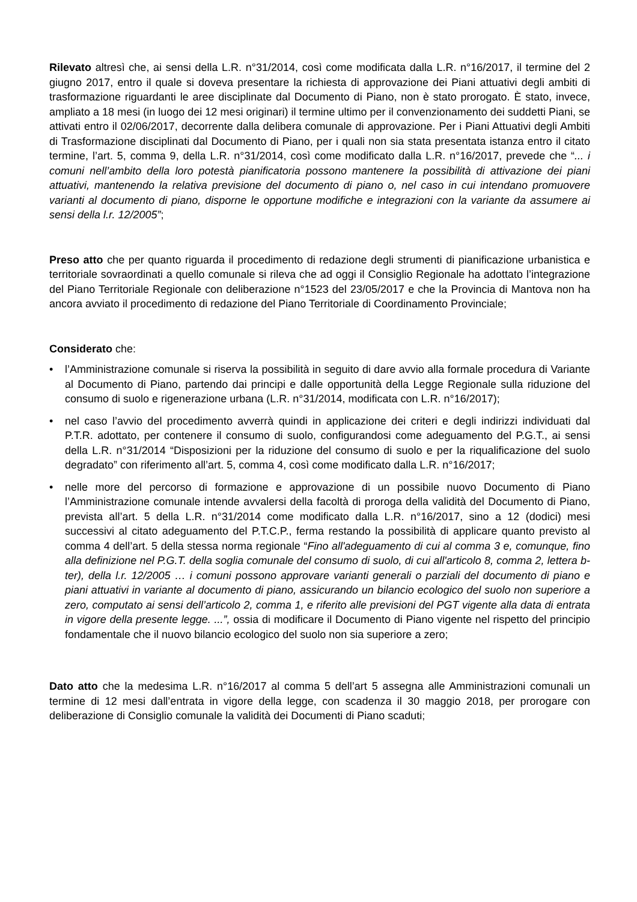Rilevato altresì che, ai sensi della L.R. n°31/2014, così come modificata dalla L.R. n°16/2017, il termine del 2 giugno 2017, entro il quale si doveva presentare la richiesta di approvazione dei Piani attuativi degli ambiti di trasformazione riguardanti le aree disciplinate dal Documento di Piano, non è stato prorogato. È stato, invece, ampliato a 18 mesi (in luogo dei 12 mesi originari) il termine ultimo per il convenzionamento dei suddetti Piani, se attivati entro il 02/06/2017, decorrente dalla delibera comunale di approvazione. Per i Piani Attuativi degli Ambiti di Trasformazione disciplinati dal Documento di Piano, per i quali non sia stata presentata istanza entro il citato termine, l’art. 5, comma 9, della L.R. n°31/2014, così come modificato dalla L.R. n°16/2017, prevede che “... i comuni nell’ambito della loro potestà pianificatoria possono mantenere la possibilità di attivazione dei piani attuativi, mantenendo la relativa previsione del documento di piano o, nel caso in cui intendano promuovere varianti al documento di piano, disporne le opportune modifiche e integrazioni con la variante da assumere ai sensi della l.r. 12/2005”;
Preso atto che per quanto riguarda il procedimento di redazione degli strumenti di pianificazione urbanistica e territoriale sovraordinati a quello comunale si rileva che ad oggi il Consiglio Regionale ha adottato l’integrazione del Piano Territoriale Regionale con deliberazione n°1523 del 23/05/2017 e che la Provincia di Mantova non ha ancora avviato il procedimento di redazione del Piano Territoriale di Coordinamento Provinciale;
Considerato che:
• l’Amministrazione comunale si riserva la possibilità in seguito di dare avvio alla formale procedura di Variante al Documento di Piano, partendo dai principi e dalle opportunità della Legge Regionale sulla riduzione del consumo di suolo e rigenerazione urbana (L.R. n°31/2014, modificata con L.R. n°16/2017);
• nel caso l’avvio del procedimento avverrà quindi in applicazione dei criteri e degli indirizzi individuati dal P.T.R. adottato, per contenere il consumo di suolo, configurandosi come adeguamento del P.G.T., ai sensi della L.R. n°31/2014 “Disposizioni per la riduzione del consumo di suolo e per la riqualificazione del suolo degradato” con riferimento all’art. 5, comma 4, così come modificato dalla L.R. n°16/2017;
• nelle more del percorso di formazione e approvazione di un possibile nuovo Documento di Piano l’Amministrazione comunale intende avvalersi della facoltà di proroga della validità del Documento di Piano, prevista all’art. 5 della L.R. n°31/2014 come modificato dalla L.R. n°16/2017, sino a 12 (dodici) mesi successivi al citato adeguamento del P.T.C.P., ferma restando la possibilità di applicare quanto previsto al comma 4 dell’art. 5 della stessa norma regionale “Fino all'adeguamento di cui al comma 3 e, comunque, fino alla definizione nel P.G.T. della soglia comunale del consumo di suolo, di cui all'articolo 8, comma 2, lettera b-ter), della l.r. 12/2005 … i comuni possono approvare varianti generali o parziali del documento di piano e piani attuativi in variante al documento di piano, assicurando un bilancio ecologico del suolo non superiore a zero, computato ai sensi dell’articolo 2, comma 1, e riferito alle previsioni del PGT vigente alla data di entrata in vigore della presente legge. ...”, ossia di modificare il Documento di Piano vigente nel rispetto del principio fondamentale che il nuovo bilancio ecologico del suolo non sia superiore a zero;
Dato atto che la medesima L.R. n°16/2017 al comma 5 dell’art 5 assegna alle Amministrazioni comunali un termine di 12 mesi dall’entrata in vigore della legge, con scadenza il 30 maggio 2018, per prorogare con deliberazione di Consiglio comunale la validità dei Documenti di Piano scaduti;